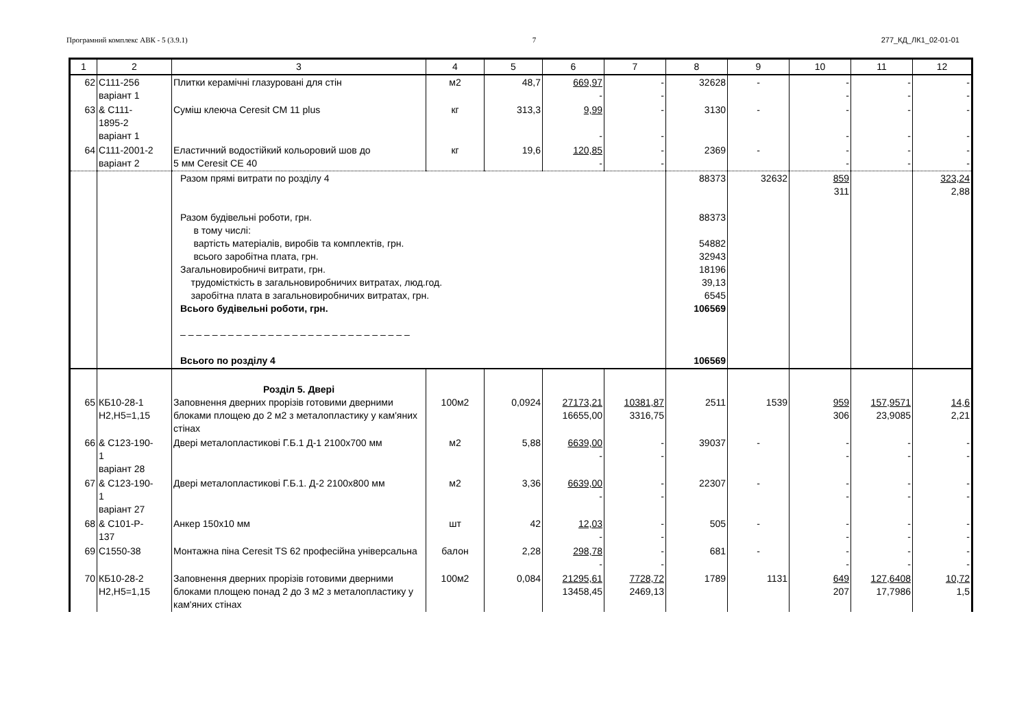Програмний комплекс АВК - 5 (3.9.1) 7 277_КД_ЛК1_02-01-01
| 1 | 2 | 3 | 4 | 5 | 6 | 7 | 8 | 9 | 10 | 11 | 12 |
| --- | --- | --- | --- | --- | --- | --- | --- | --- | --- | --- | --- |
| 62 | С111-256 варіант 1 | Плитки керамічні глазуровані для стін | м2 | 48,7 | 669,97 - | - - | 32628 | - | - - | - - | - - |
| 63 | & С111- 1895-2 варіант 1 | Суміш клеюча Ceresit CM 11 plus | кг | 313,3 | 9,99 - | - - | 3130 | - | - - | - - | - - |
| 64 | С111-2001-2 варіант 2 | Еластичний водостійкий кольоровий шов до 5 мм Ceresit CE 40 | кг | 19,6 | 120,85 - | - - | 2369 | - | - - | - - | - - |
| | | Разом прямі витрати по розділу 4 Разом будівельні роботи, грн. в тому числі: вартість матеріалів, виробів та комплектів, грн. всього заробітна плата, грн. Загальновиробничі витрати, грн. трудомісткість в загальновиробничих витратах, люд.год. заробітна плата в загальновиробничих витратах, грн. Всього будівельні роботи, грн. – – – – – – – – – – – – – – – – – – – – – – – – – – – – – Всього по розділу 4 | | | | | 88373 88373 54882 32943 18196 39,13 6545 106569 106569 | 32632 | 859 311 | | 323,24 2,88 |
| 65 | КБ10-28-1 Н2,Н5=1,15 | Розділ 5. Двері Заповнення дверних прорізів готовими дверними блоками площею до 2 м2 з металопластику у кам'яних стінах | 100м2 | 0,0924 | 27173,21 16655,00 | 10381,87 3316,75 | 2511 | 1539 | 959 306 | 157,9571 23,9085 | 14,6 2,21 |
| 66 | & С123-190- 1 варіант 28 | Двері металопластикові Г.Б.1 Д-1 2100х700 мм | м2 | 5,88 | 6639,00 - | - - | 39037 | - | - - | - - | - - |
| 67 | & С123-190- 1 варіант 27 | Двері металопластикові Г.Б.1. Д-2 2100х800 мм | м2 | 3,36 | 6639,00 - | - - | 22307 | - | - - | - - | - - |
| 68 | & С101-Р- 137 | Анкер 150х10 мм | шт | 42 | 12,03 - | - - | 505 | - | - - | - - | - - |
| 69 | С1550-38 | Монтажна піна Ceresit TS 62 професійна універсальна | балон | 2,28 | 298,78 - | - - | 681 | - | - - | - - | - - |
| 70 | КБ10-28-2 Н2,Н5=1,15 | Заповнення дверних прорізів готовими дверними блоками площею понад 2 до 3 м2 з металопластику у кам'яних стінах | 100м2 | 0,084 | 21295,61 13458,45 | 7728,72 2469,13 | 1789 | 1131 | 649 207 | 127,6408 17,7986 | 10,72 1,5 |